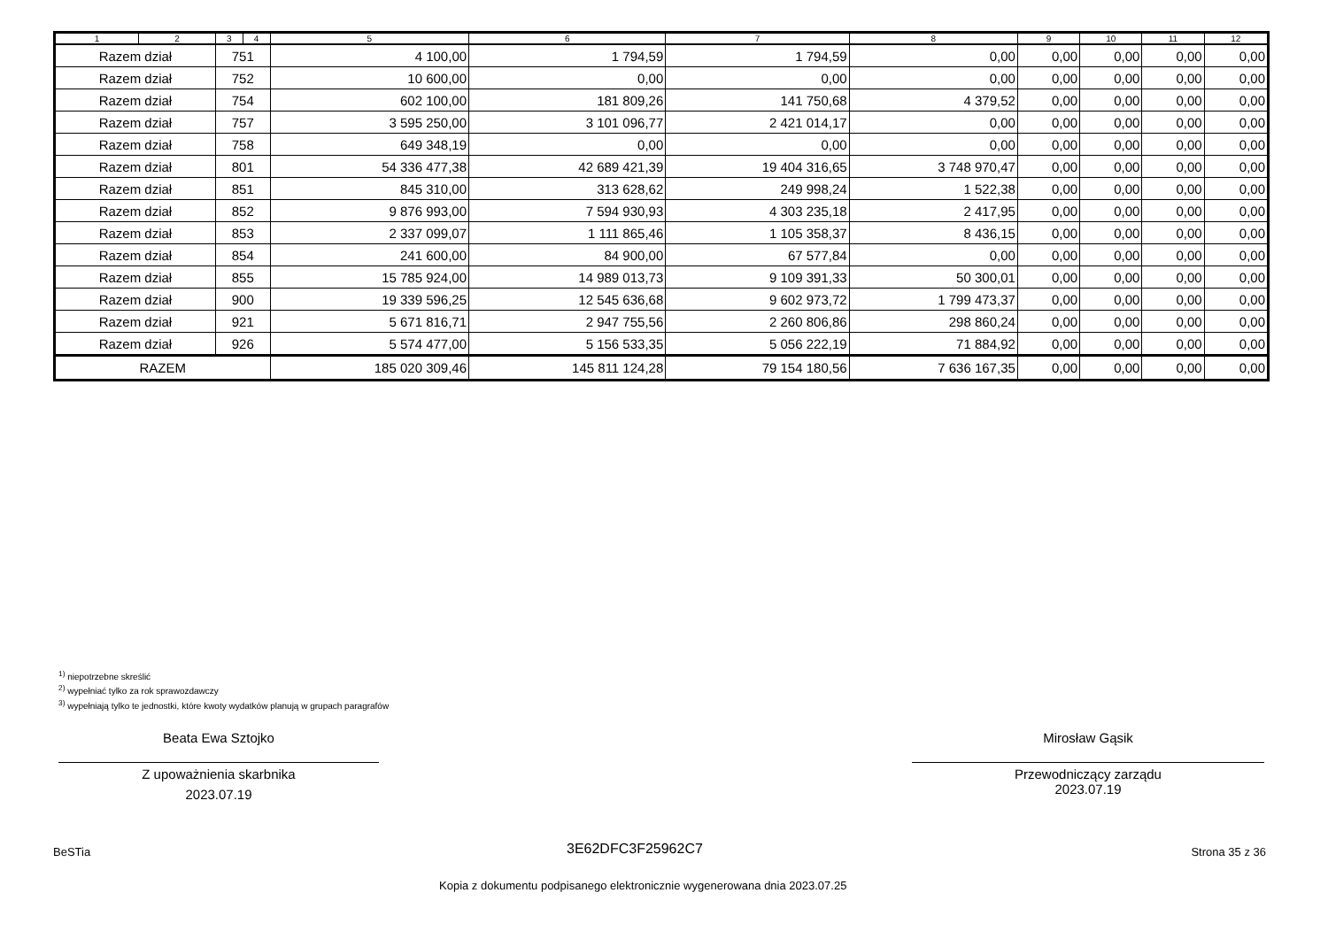| 1 | 2 | 3 | 4 | 5 | 6 | 7 | 8 | 9 | 10 | 11 | 12 |
| --- | --- | --- | --- | --- | --- | --- | --- | --- | --- | --- | --- |
| Razem dział | | 751 | | 4 100,00 | 1 794,59 | 1 794,59 | 0,00 | 0,00 | 0,00 | 0,00 | 0,00 |
| Razem dział | | 752 | | 10 600,00 | 0,00 | 0,00 | 0,00 | 0,00 | 0,00 | 0,00 | 0,00 |
| Razem dział | | 754 | | 602 100,00 | 181 809,26 | 141 750,68 | 4 379,52 | 0,00 | 0,00 | 0,00 | 0,00 |
| Razem dział | | 757 | | 3 595 250,00 | 3 101 096,77 | 2 421 014,17 | 0,00 | 0,00 | 0,00 | 0,00 | 0,00 |
| Razem dział | | 758 | | 649 348,19 | 0,00 | 0,00 | 0,00 | 0,00 | 0,00 | 0,00 | 0,00 |
| Razem dział | | 801 | | 54 336 477,38 | 42 689 421,39 | 19 404 316,65 | 3 748 970,47 | 0,00 | 0,00 | 0,00 | 0,00 |
| Razem dział | | 851 | | 845 310,00 | 313 628,62 | 249 998,24 | 1 522,38 | 0,00 | 0,00 | 0,00 | 0,00 |
| Razem dział | | 852 | | 9 876 993,00 | 7 594 930,93 | 4 303 235,18 | 2 417,95 | 0,00 | 0,00 | 0,00 | 0,00 |
| Razem dział | | 853 | | 2 337 099,07 | 1 111 865,46 | 1 105 358,37 | 8 436,15 | 0,00 | 0,00 | 0,00 | 0,00 |
| Razem dział | | 854 | | 241 600,00 | 84 900,00 | 67 577,84 | 0,00 | 0,00 | 0,00 | 0,00 | 0,00 |
| Razem dział | | 855 | | 15 785 924,00 | 14 989 013,73 | 9 109 391,33 | 50 300,01 | 0,00 | 0,00 | 0,00 | 0,00 |
| Razem dział | | 900 | | 19 339 596,25 | 12 545 636,68 | 9 602 973,72 | 1 799 473,37 | 0,00 | 0,00 | 0,00 | 0,00 |
| Razem dział | | 921 | | 5 671 816,71 | 2 947 755,56 | 2 260 806,86 | 298 860,24 | 0,00 | 0,00 | 0,00 | 0,00 |
| Razem dział | | 926 | | 5 574 477,00 | 5 156 533,35 | 5 056 222,19 | 71 884,92 | 0,00 | 0,00 | 0,00 | 0,00 |
| RAZEM | | | | 185 020 309,46 | 145 811 124,28 | 79 154 180,56 | 7 636 167,35 | 0,00 | 0,00 | 0,00 | 0,00 |
<sup>1)</sup> niepotrzebne skreślić
<sup>2)</sup> wypełniać tylko za rok sprawozdawczy
<sup>3)</sup> wypełniają tylko te jednostki, które kwoty wydatków planują w grupach paragrafów
Beata Ewa Sztojko
Z upoważnienia skarbnika
2023.07.19
Mirosław Gąsik
Przewodniczący zarządu
2023.07.19
BeSTia 3E62DFC3F25962C7 Strona 35 z 36
Kopia z dokumentu podpisanego elektronicznie wygenerowana dnia 2023.07.25